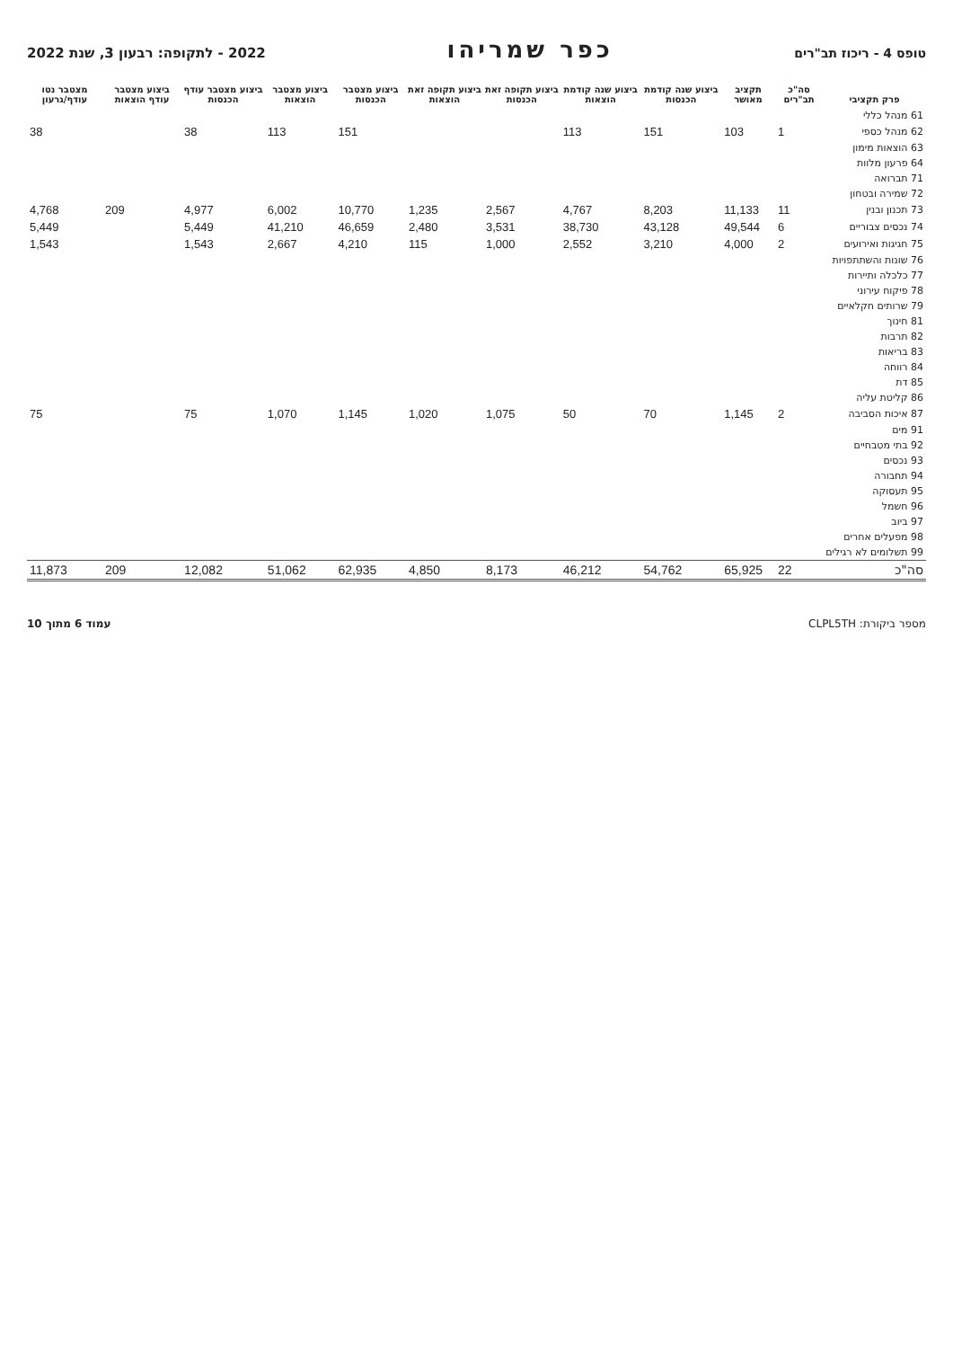טופס 4 - ריכוז תב"רים
כפר שמריהו
2022 - לתקופה: רבעון 3, שנת 2022
| פרק תקציבי | סה"כ תב"רים | תקציב מאושר | ביצוע שנה קודמת הכנסות | ביצוע שנה קודמת הוצאות | ביצוע תקופה זאת הכנסות | ביצוע תקופה זאת הוצאות | ביצוע מצטבר הכנסות | ביצוע מצטבר הוצאות | ביצוע מצטבר עודף הכנסות | ביצוע מצטבר עודף הוצאות | מצטבר נטו עודף/גרעון |
| --- | --- | --- | --- | --- | --- | --- | --- | --- | --- | --- | --- |
| 61 מנהל כללי | | | | | | | | | | | |
| 62 מנהל כספי | 1 | 103 | 151 | 113 | | | 151 | 113 | 38 | | 38 |
| 63 הוצאות מימון | | | | | | | | | | | |
| 64 פרעון מלוות | | | | | | | | | | | |
| 71 תברואה | | | | | | | | | | | |
| 72 שמירה ובטחון | | | | | | | | | | | |
| 73 תכנון ובנין | 11 | 11,133 | 8,203 | 4,767 | 2,567 | 1,235 | 10,770 | 6,002 | 4,977 | 209 | 4,768 |
| 74 נכסים צבוריים | 6 | 49,544 | 43,128 | 38,730 | 3,531 | 2,480 | 46,659 | 41,210 | 5,449 | | 5,449 |
| 75 חגיגות ואירועים | 2 | 4,000 | 3,210 | 2,552 | 1,000 | 115 | 4,210 | 2,667 | 1,543 | | 1,543 |
| 76 שונות והשתתפויות | | | | | | | | | | | |
| 77 כלכלה ותיירות | | | | | | | | | | | |
| 78 פיקוח עירוני | | | | | | | | | | | |
| 79 שרותים חקלאיים | | | | | | | | | | | |
| 81 חינוך | | | | | | | | | | | |
| 82 תרבות | | | | | | | | | | | |
| 83 בריאות | | | | | | | | | | | |
| 84 רווחה | | | | | | | | | | | |
| 85 דת | | | | | | | | | | | |
| 86 קליטת עליה | | | | | | | | | | | |
| 87 איכות הסביבה | 2 | 1,145 | 70 | 50 | 1,075 | 1,020 | 1,145 | 1,070 | 75 | | 75 |
| 91 מים | | | | | | | | | | | |
| 92 בתי מטבחיים | | | | | | | | | | | |
| 93 נכסים | | | | | | | | | | | |
| 94 תחבורה | | | | | | | | | | | |
| 95 תעסוקה | | | | | | | | | | | |
| 96 חשמל | | | | | | | | | | | |
| 97 ביוב | | | | | | | | | | | |
| 98 מפעלים אחרים | | | | | | | | | | | |
| 99 תשלומים לא רגילים | | | | | | | | | | | |
| סה"כ | 22 | 65,925 | 54,762 | 46,212 | 8,173 | 4,850 | 62,935 | 51,062 | 12,082 | 209 | 11,873 |
מספר ביקורת: CLPL5TH עמוד 6 מתוך 10